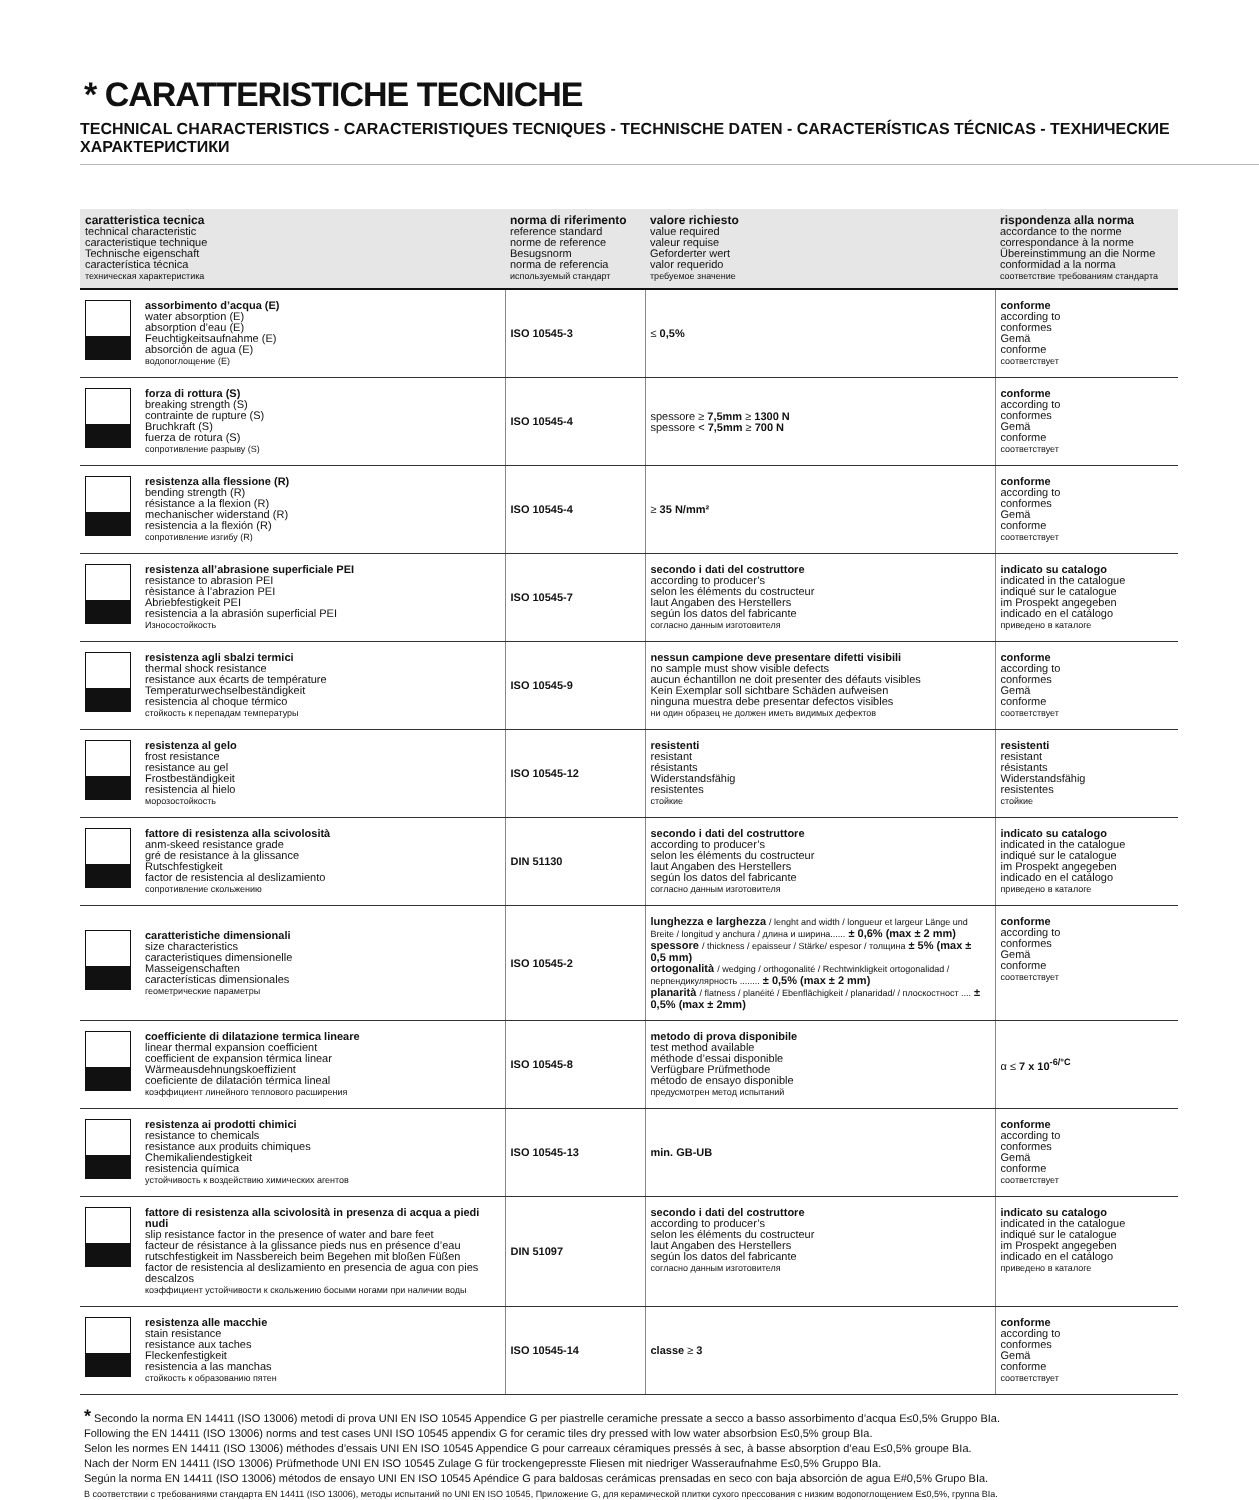* CARATTERISTICHE TECNICHE
TECHNICAL CHARACTERISTICS - CARACTERISTIQUES TECNIQUES - TECHNISCHE DATEN - CARACTERÍSTICAS TÉCNICAS - ТЕХНИЧЕСКИЕ ХАРАКТЕРИСТИКИ
| caratteristica tecnica technical characteristic caracteristique technique Technische eigenschaft característica técnica техническая характеристика | norma di riferimento reference standard norme de reference Besugsnorm norma de referencia используемый стандарт | valore richiesto value required valeur requise Geforderter wert valor requerido требуемое значение | rispondenza alla norma accordance to the norme correspondance à la norme Übereinstimmung an die Norme conformidad a la norma соответствие требованиям стандарта |
| --- | --- | --- | --- |
| assorbimento d’acqua (E) water absorption (E) absorption d’eau (E) Feuchtigkeitsaufnahme (E) absorción de agua (E) водопоглощение (E) | ISO 10545-3 | ≤ 0,5% | conforme according to conformes Gemä conforme соответствует |
| forza di rottura (S) breaking strength (S) contrainte de rupture (S) Bruchkraft (S) fuerza de rotura (S) сопротивление разрыву (S) | ISO 10545-4 | spessore ≥ 7,5mm ≥ 1300 N spessore < 7,5mm ≥ 700 N | conforme according to conformes Gemä conforme соответствует |
| resistenza alla flessione (R) bending strength (R) résistance a la flexion (R) mechanischer widerstand (R) resistencia a la flexión (R) сопротивление изгибу (R) | ISO 10545-4 | ≥ 35 N/mm² | conforme according to conformes Gemä conforme соответствует |
| resistenza all’abrasione superficiale PEI resistance to abrasion PEI rèsistance à l’abrazion PEI Abriebfestigkeit PEI resistencia a la abrasión superficial PEI Износостойкость | ISO 10545-7 | secondo i dati del costruttore according to producer’s selon les éléments du costructeur laut Angaben des Herstellers según los datos del fabricante согласно данным изготовителя | indicato su catalogo indicated in the catalogue indiqué sur le catalogue im Prospekt angegeben indicado en el catálogo приведено в каталоге |
| resistenza agli sbalzi termici thermal shock resistance resistance aux écarts de température Temperaturwechselbeständigkeit resistencia al choque térmico стойкость к перепадам температуры | ISO 10545-9 | nessun campione deve presentare difetti visibili no sample must show visible defects aucun échantillon ne doit presenter des défauts visibles Kein Exemplar soll sichtbare Schäden aufweisen ninguna muestra debe presentar defectos visibles ни один образец не должен иметь видимых дефектов | conforme according to conformes Gemä conforme соответствует |
| resistenza al gelo frost resistance resistance au gel Frostbeständigkeit resistencia al hielo морозостойкость | ISO 10545-12 | resistenti resistant résistants Widerstandsfähig resistentes стойкие | resistenti resistant résistants Widerstandsfähig resistentes стойкие |
| fattore di resistenza alla scivolosità anm-skeed resistance grade gré de resistance à la glissance Rutschfestigkeit factor de resistencia al deslizamiento сопротивление скольжению | DIN 51130 | secondo i dati del costruttore according to producer’s selon les éléments du costructeur laut Angaben des Herstellers según los datos del fabricante согласно данным изготовителя | indicato su catalogo indicated in the catalogue indiqué sur le catalogue im Prospekt angegeben indicado en el catálogo приведено в каталоге |
| caratteristiche dimensionali size characteristics caracteristiques dimensionelle Masseigenschaften características dimensionales геометрические параметры | ISO 10545-2 | lunghezza e larghezza / lenght and width / longueur et largeur Länge und Breite / longitud y anchura / длина и ширина...... ± 0,6% (max ± 2 mm) spessore / thickness / epaisseur / Stärke/ espesor / толщина ± 5% (max ± 0,5 mm) ortogonalità / wedging / orthogonalité / Rechtwinkligkeit ortogonalidad / перпендикулярность ........ ± 0,5% (max ± 2 mm) planarità / flatness / planéité / Ebenflächigkeit / planaridad/ / плоскостност .... ± 0,5% (max ± 2mm) | conforme according to conformes Gemä conforme соответствует |
| coefficiente di dilatazione termica lineare linear thermal expansion coefficient coefficient de expansion térmica linear Wärmeausdehnungskoeffizient coeficiente de dilatación térmica lineal коэффициент линейного теплового расширения | ISO 10545-8 | metodo di prova disponibile test method available méthode d’essai disponible Verfügbare Prüfmethode método de ensayo disponible предусмотрен метод испытаний | α ≤ 7 x 10<sup>-6/°C</sup> |
| resistenza ai prodotti chimici resistance to chemicals resistance aux produits chimiques Chemikaliendestigkeit resistencia química устойчивость к воздействию химических агентов | ISO 10545-13 | min. GB-UB | conforme according to conformes Gemä conforme соответствует |
| fattore di resistenza alla scivolosità in presenza di acqua a piedi nudi slip resistance factor in the presence of water and bare feet facteur de résistance à la glissance pieds nus en présence d’eau rutschfestigkeit im Nassbereich beim Begehen mit bloßen Füßen factor de resistencia al deslizamiento en presencia de agua con pies descalzos коэффициент устойчивости к скольжению босыми ногами при наличии воды | DIN 51097 | secondo i dati del costruttore according to producer’s selon les éléments du costructeur laut Angaben des Herstellers según los datos del fabricante согласно данным изготовителя | indicato su catalogo indicated in the catalogue indiqué sur le catalogue im Prospekt angegeben indicado en el catálogo приведено в каталоге |
| resistenza alle macchie stain resistance resistance aux taches Fleckenfestigkeit resistencia a las manchas стойкость к образованию пятен | ISO 10545-14 | classe ≥ 3 | conforme according to conformes Gemä conforme соответствует |
* Secondo la norma EN 14411 (ISO 13006) metodi di prova UNI EN ISO 10545 Appendice G per piastrelle ceramiche pressate a secco a basso assorbimento d’acqua E≤0,5% Gruppo BIa.
Following the EN 14411 (ISO 13006) norms and test cases UNI ISO 10545 appendix G for ceramic tiles dry pressed with low water absorbsion E≤0,5% group BIa.
Selon les normes EN 14411 (ISO 13006) méthodes d’essais UNI EN ISO 10545 Appendice G pour carreaux céramiques pressés à sec, à basse absorption d’eau E≤0,5% groupe BIa.
Nach der Norm EN 14411 (ISO 13006) Prüfmethode UNI EN ISO 10545 Zulage G für trockengepresste Fliesen mit niedriger Wasseraufnahme E≤0,5% Gruppo BIa.
Según la norma EN 14411 (ISO 13006) métodos de ensayo UNI EN ISO 10545 Apéndice G para baldosas cerámicas prensadas en seco con baja absorción de agua E#0,5% Grupo BIa.
В соответствии с требованиями стандарта EN 14411 (ISO 13006), методы испытаний по UNI EN ISO 10545, Приложение G, для керамической плитки сухого прессования с низким водопоглощением E≤0,5%, группа BIa.